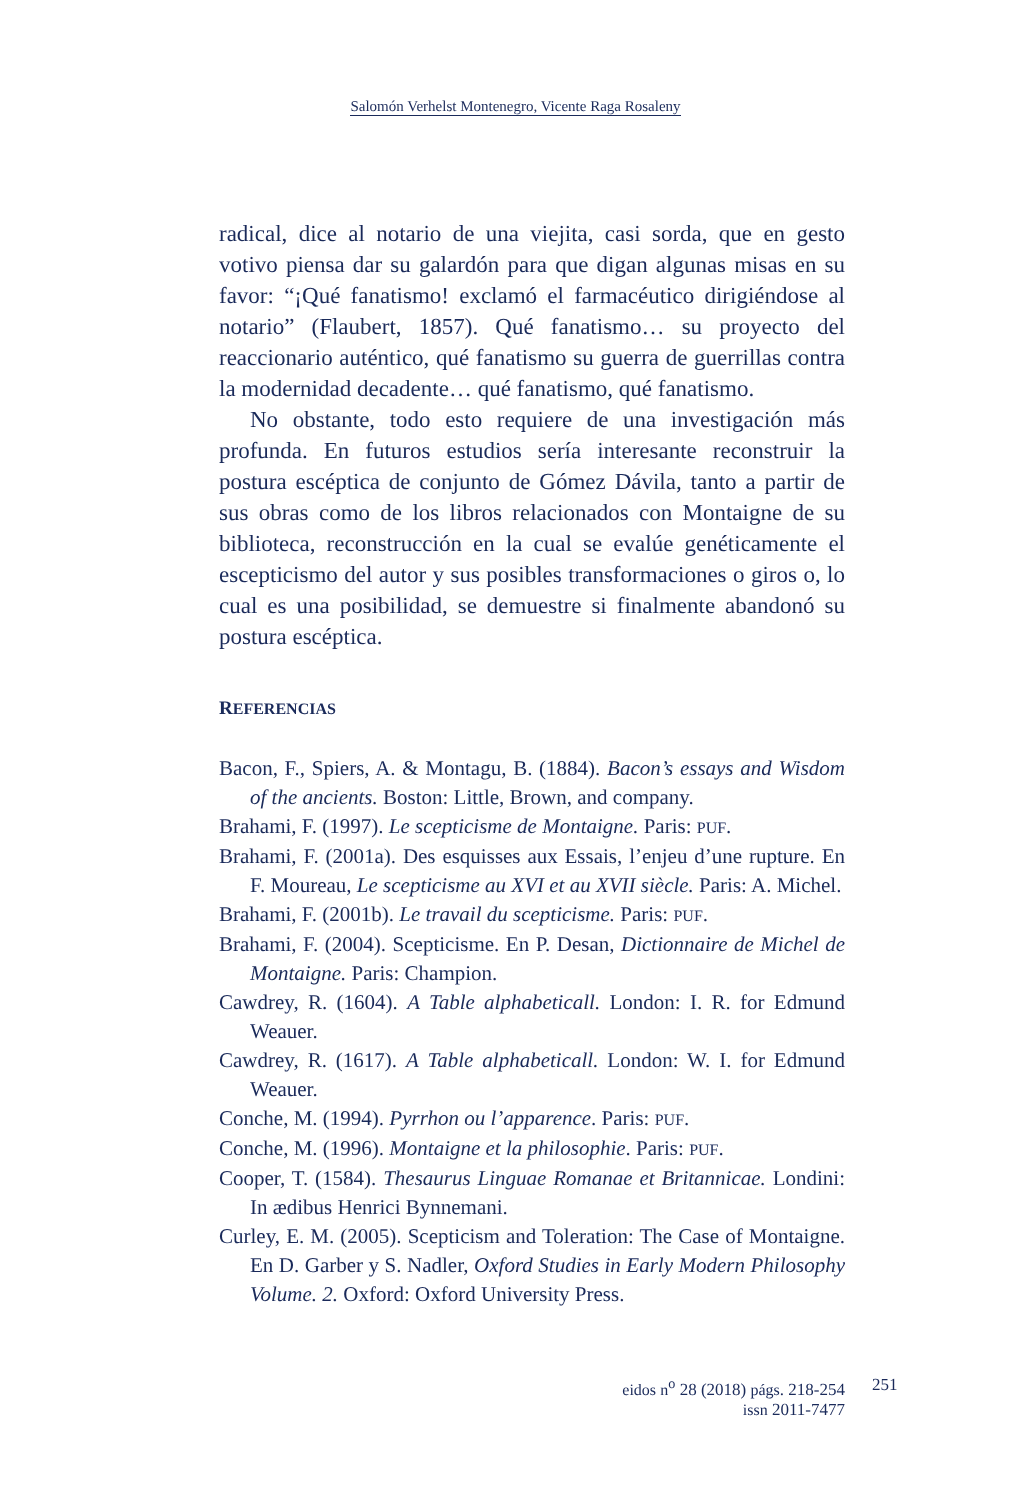Salomón Verhelst Montenegro, Vicente Raga Rosaleny
radical, dice al notario de una viejita, casi sorda, que en gesto votivo piensa dar su galardón para que digan algunas misas en su favor: “¡Qué fanatismo! exclamó el farmacéutico dirigiéndose al notario” (Flaubert, 1857). Qué fanatismo… su proyecto del reaccionario auténtico, qué fanatismo su guerra de guerrillas contra la modernidad decadente… qué fanatismo, qué fanatismo.
No obstante, todo esto requiere de una investigación más profunda. En futuros estudios sería interesante reconstruir la postura escéptica de conjunto de Gómez Dávila, tanto a partir de sus obras como de los libros relacionados con Montaigne de su biblioteca, reconstrucción en la cual se evalúe genéticamente el escepticismo del autor y sus posibles transformaciones o giros o, lo cual es una posibilidad, se demuestre si finalmente abandonó su postura escéptica.
REFERENCIAS
Bacon, F., Spiers, A. & Montagu, B. (1884). Bacon’s essays and Wisdom of the ancients. Boston: Little, Brown, and company.
Brahami, F. (1997). Le scepticisme de Montaigne. Paris: PUF.
Brahami, F. (2001a). Des esquisses aux Essais, l’enjeu d’une rupture. En F. Moureau, Le scepticisme au XVI et au XVII siècle. Paris: A. Michel.
Brahami, F. (2001b). Le travail du scepticisme. Paris: PUF.
Brahami, F. (2004). Scepticisme. En P. Desan, Dictionnaire de Michel de Montaigne. Paris: Champion.
Cawdrey, R. (1604). A Table alphabeticall. London: I. R. for Edmund Weauer.
Cawdrey, R. (1617). A Table alphabeticall. London: W. I. for Edmund Weauer.
Conche, M. (1994). Pyrrhon ou l’apparence. Paris: PUF.
Conche, M. (1996). Montaigne et la philosophie. Paris: PUF.
Cooper, T. (1584). Thesaurus Linguae Romanae et Britannicae. Londini: In ædibus Henrici Bynnemani.
Curley, E. M. (2005). Scepticism and Toleration: The Case of Montaigne. En D. Garber y S. Nadler, Oxford Studies in Early Modern Philosophy Volume. 2. Oxford: Oxford University Press.
eidos n<sup>o</sup> 28 (2018) págs. 218-254
issn 2011-7477
251